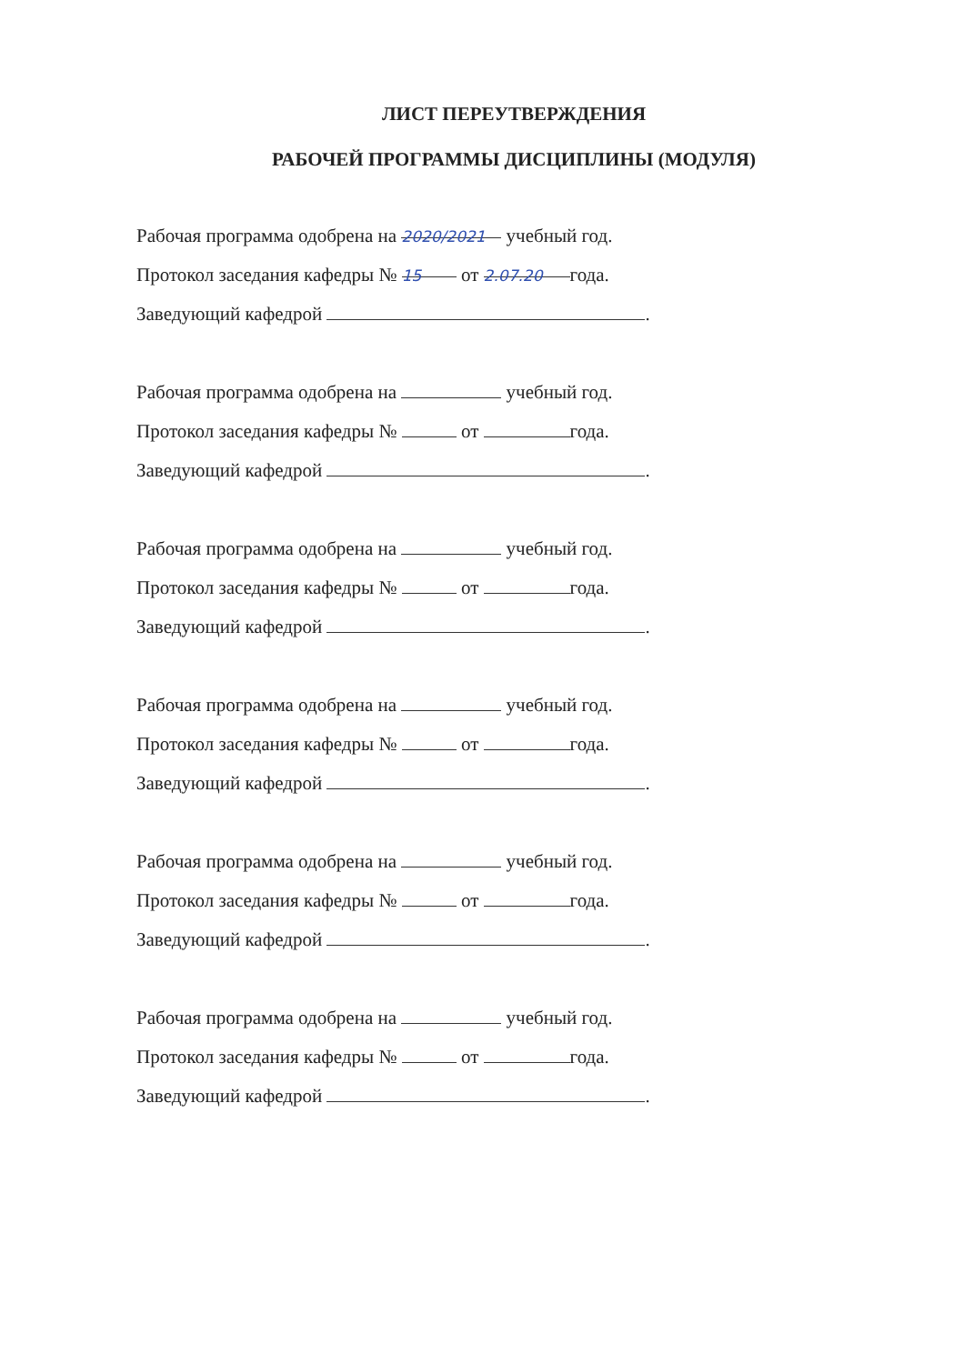ЛИСТ ПЕРЕУТВЕРЖДЕНИЯ
РАБОЧЕЙ ПРОГРАММЫ ДИСЦИПЛИНЫ (МОДУЛЯ)
Рабочая программа одобрена на 2020/2021 учебный год.
Протокол заседания кафедры № 15 от 2.07.20 года.
Заведующий кафедрой .
Рабочая программа одобрена на учебный год.
Протокол заседания кафедры № от года.
Заведующий кафедрой .
Рабочая программа одобрена на учебный год.
Протокол заседания кафедры № от года.
Заведующий кафедрой .
Рабочая программа одобрена на учебный год.
Протокол заседания кафедры № от года.
Заведующий кафедрой .
Рабочая программа одобрена на учебный год.
Протокол заседания кафедры № от года.
Заведующий кафедрой .
Рабочая программа одобрена на учебный год.
Протокол заседания кафедры № от года.
Заведующий кафедрой .